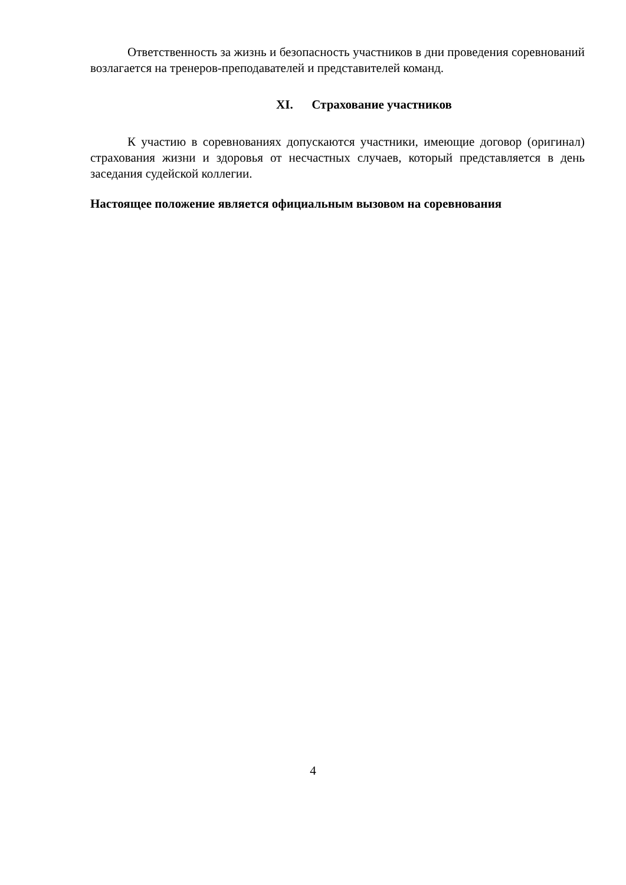Ответственность за жизнь и безопасность участников в дни проведения соревнований возлагается на тренеров-преподавателей и представителей команд.
XI. Страхование участников
К участию в соревнованиях допускаются участники, имеющие договор (оригинал) страхования жизни и здоровья от несчастных случаев, который представляется в день заседания судейской коллегии.
Настоящее положение является официальным вызовом на соревнования
4